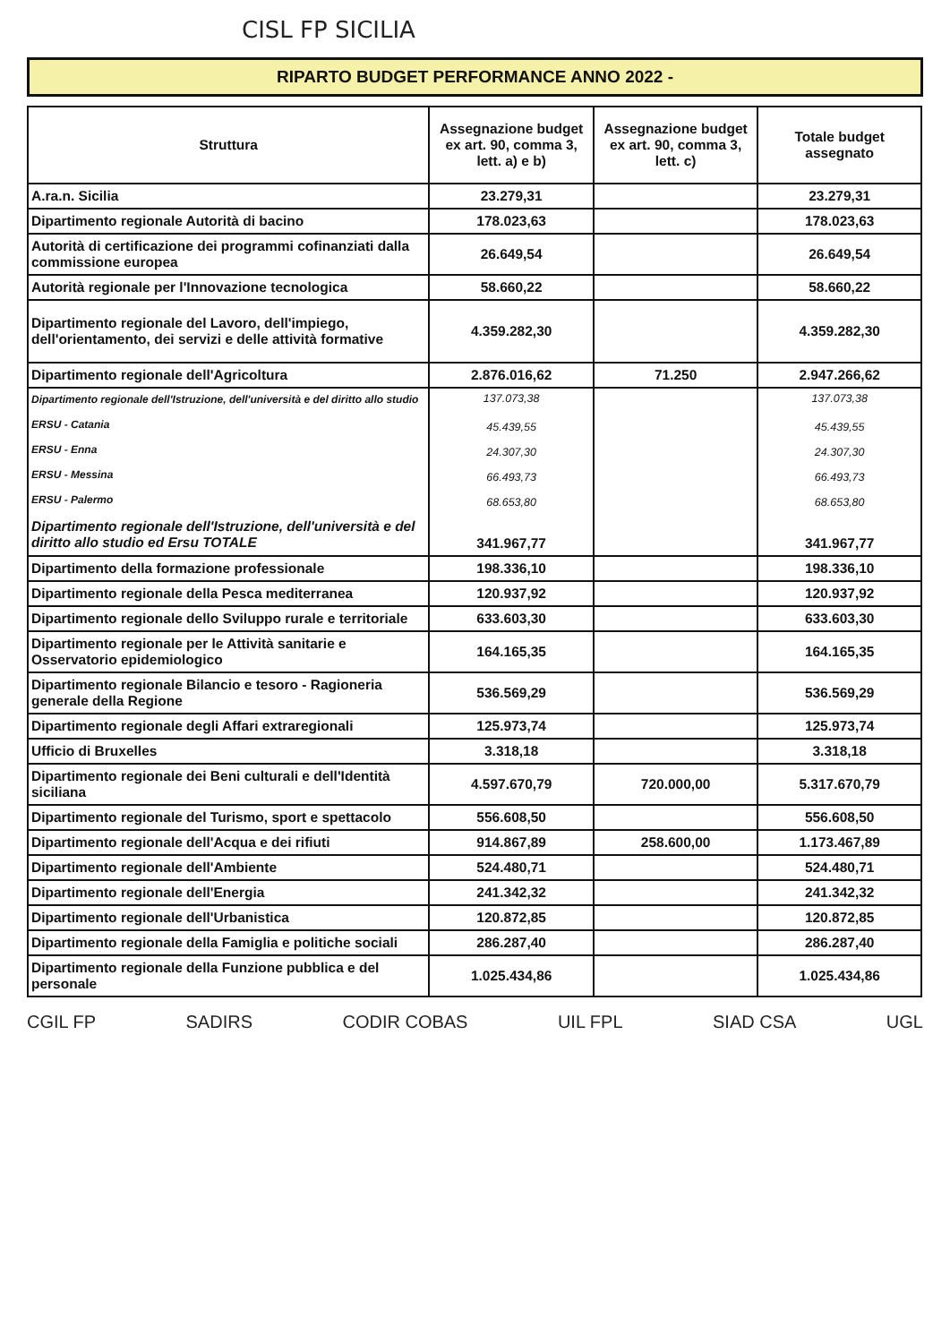CISL FP SICILIA
RIPARTO BUDGET PERFORMANCE ANNO 2022 -
| Struttura | Assegnazione budget ex art. 90, comma 3, lett. a) e b) | Assegnazione budget ex art. 90, comma 3, lett. c) | Totale budget assegnato |
| --- | --- | --- | --- |
| A.ra.n. Sicilia | 23.279,31 | | 23.279,31 |
| Dipartimento regionale Autorità di bacino | 178.023,63 | | 178.023,63 |
| Autorità di certificazione dei programmi cofinanziati dalla commissione europea | 26.649,54 | | 26.649,54 |
| Autorità regionale per l'Innovazione tecnologica | 58.660,22 | | 58.660,22 |
| Dipartimento regionale del Lavoro, dell'impiego, dell'orientamento, dei servizi e delle attività formative | 4.359.282,30 | | 4.359.282,30 |
| Dipartimento regionale dell'Agricoltura | 2.876.016,62 | 71.250 | 2.947.266,62 |
| Dipartimento regionale dell'Istruzione, dell'università e del diritto allo studio ERSU - Catania ERSU - Enna ERSU - Messina ERSU - Palermo Dipartimento regionale dell'Istruzione, dell'università e del diritto allo studio ed Ersu TOTALE | 137.073,38 45.439,55 24.307,30 66.493,73 68.653,80 341.967,77 | | 137.073,38 45.439,55 24.307,30 66.493,73 68.653,80 341.967,77 |
| Dipartimento della formazione professionale | 198.336,10 | | 198.336,10 |
| Dipartimento regionale della Pesca mediterranea | 120.937,92 | | 120.937,92 |
| Dipartimento regionale dello Sviluppo rurale e territoriale | 633.603,30 | | 633.603,30 |
| Dipartimento regionale per le Attività sanitarie e Osservatorio epidemiologico | 164.165,35 | | 164.165,35 |
| Dipartimento regionale Bilancio e tesoro - Ragioneria generale della Regione | 536.569,29 | | 536.569,29 |
| Dipartimento regionale degli Affari extraregionali | 125.973,74 | | 125.973,74 |
| Ufficio di Bruxelles | 3.318,18 | | 3.318,18 |
| Dipartimento regionale dei Beni culturali e dell'Identità siciliana | 4.597.670,79 | 720.000,00 | 5.317.670,79 |
| Dipartimento regionale del Turismo, sport e spettacolo | 556.608,50 | | 556.608,50 |
| Dipartimento regionale dell'Acqua e dei rifiuti | 914.867,89 | 258.600,00 | 1.173.467,89 |
| Dipartimento regionale dell'Ambiente | 524.480,71 | | 524.480,71 |
| Dipartimento regionale dell'Energia | 241.342,32 | | 241.342,32 |
| Dipartimento regionale dell'Urbanistica | 120.872,85 | | 120.872,85 |
| Dipartimento regionale della Famiglia e politiche sociali | 286.287,40 | | 286.287,40 |
| Dipartimento regionale della Funzione pubblica e del personale | 1.025.434,86 | | 1.025.434,86 |
CGIL FP SADIRS CODIR COBAS UIL FPL SIAD CSA UGL